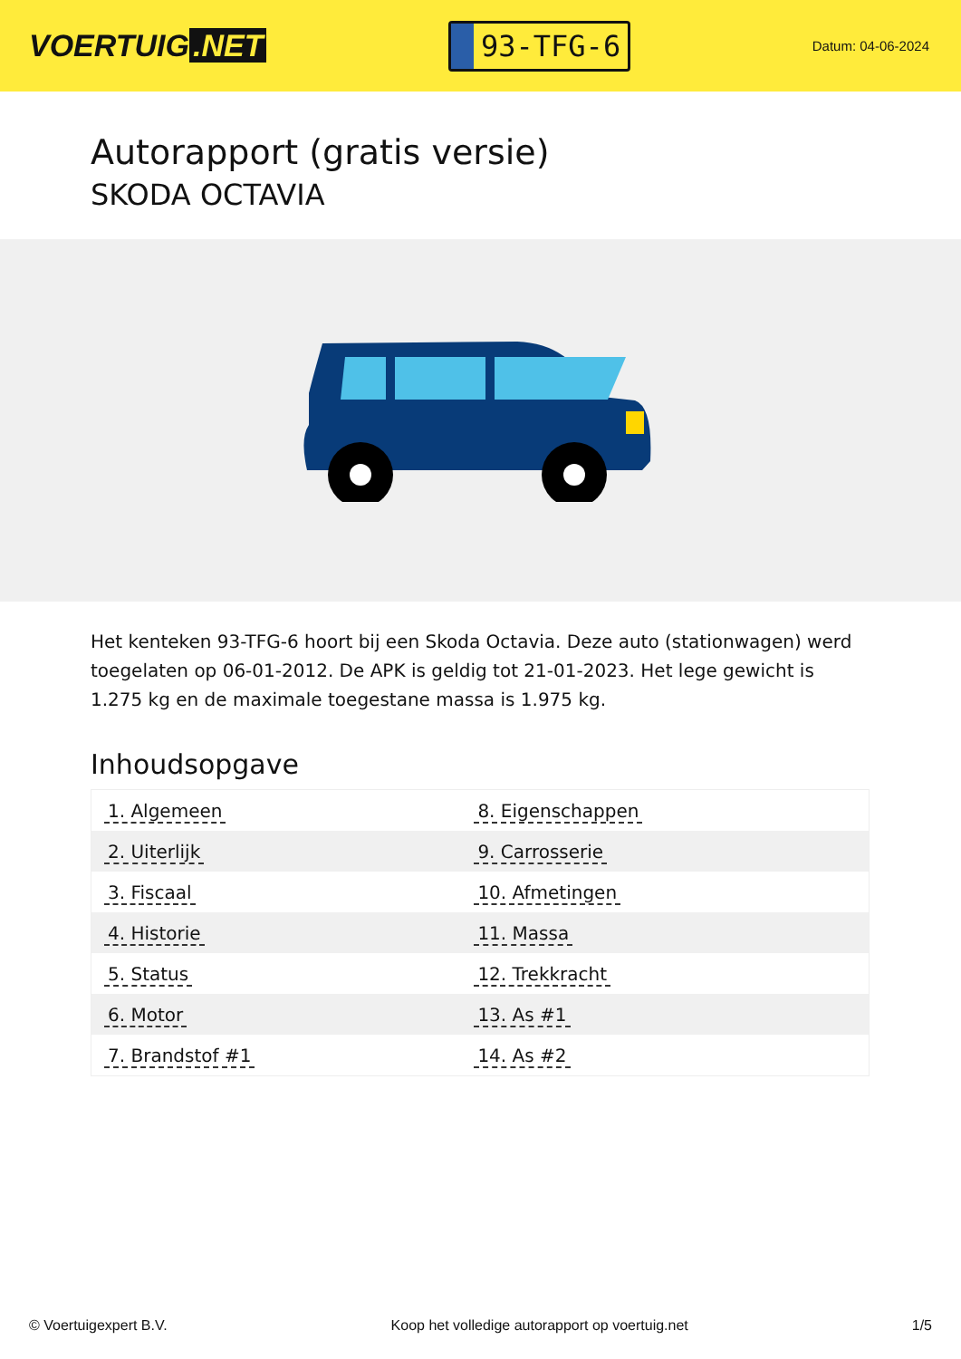VOERTUIG.NET
93-TFG-6
Datum: 04-06-2024
Autorapport (gratis versie)
SKODA OCTAVIA
Het kenteken 93-TFG-6 hoort bij een Skoda Octavia. Deze auto (stationwagen) werd toegelaten op 06-01-2012. De APK is geldig tot 21-01-2023. Het lege gewicht is 1.275 kg en de maximale toegestane massa is 1.975 kg.
Inhoudsopgave
| 1. Algemeen | 8. Eigenschappen |
| 2. Uiterlijk | 9. Carrosserie |
| 3. Fiscaal | 10. Afmetingen |
| 4. Historie | 11. Massa |
| 5. Status | 12. Trekkracht |
| 6. Motor | 13. As #1 |
| 7. Brandstof #1 | 14. As #2 |
© Voertuigexpert B.V. Koop het volledige autorapport op voertuig.net
1/5